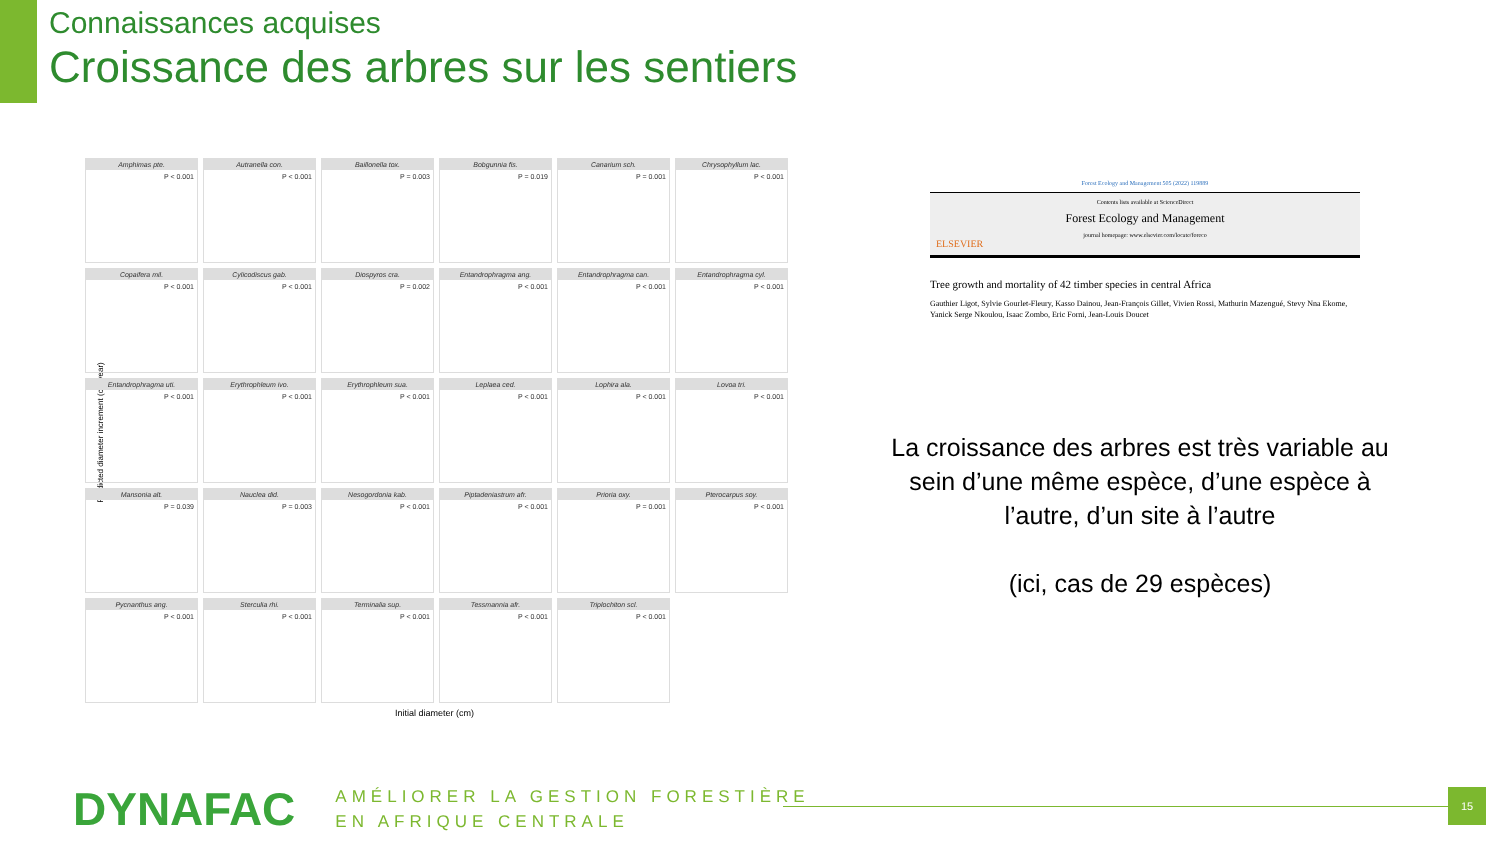Connaissances acquises
Croissance des arbres sur les sentiers
Predicted diameter increment (cm/year)
Amphimas pte.
P < 0.001
Autranella con.
P < 0.001
Baillonella tox.
P = 0.003
Bobgunnia fis.
P = 0.019
Canarium sch.
P = 0.001
Chrysophyllum lac.
P < 0.001
Copaifera mil.
P < 0.001
Cylicodiscus gab.
P < 0.001
Diospyros cra.
P = 0.002
Entandrophragma ang.
P < 0.001
Entandrophragma can.
P < 0.001
Entandrophragma cyl.
P < 0.001
Entandrophragma uti.
P < 0.001
Erythrophleum ivo.
P < 0.001
Erythrophleum sua.
P < 0.001
Leplaea ced.
P < 0.001
Lophira ala.
P < 0.001
Lovoa tri.
P < 0.001
Mansonia alt.
P = 0.039
Nauclea did.
P = 0.003
Nesogordonia kab.
P < 0.001
Piptadeniastrum afr.
P < 0.001
Prioria oxy.
P = 0.001
Pterocarpus soy.
P < 0.001
Pycnanthus ang.
P < 0.001
Sterculia rhi.
P < 0.001
Terminalia sup.
P < 0.001
Tessmannia afr.
P < 0.001
Triplochiton scl.
P < 0.001
Initial diameter (cm)
Forest Ecology and Management 505 (2022) 119889
Contents lists available at ScienceDirect
Forest Ecology and Management
journal homepage: www.elsevier.com/locate/foreco
ELSEVIER
Tree growth and mortality of 42 timber species in central Africa
Gauthier Ligot, Sylvie Gourlet-Fleury, Kasso Dainou, Jean-François Gillet, Vivien Rossi, Mathurin Mazengué, Stevy Nna Ekome, Yanick Serge Nkoulou, Isaac Zombo, Eric Forni, Jean-Louis Doucet
La croissance des arbres est très variable au sein d’une même espèce, d’une espèce à l’autre, d’un site à l’autre
(ici, cas de 29 espèces)
DYNAFAC
AMÉLIORER LA GESTION FORESTIÈRE
EN AFRIQUE CENTRALE
15